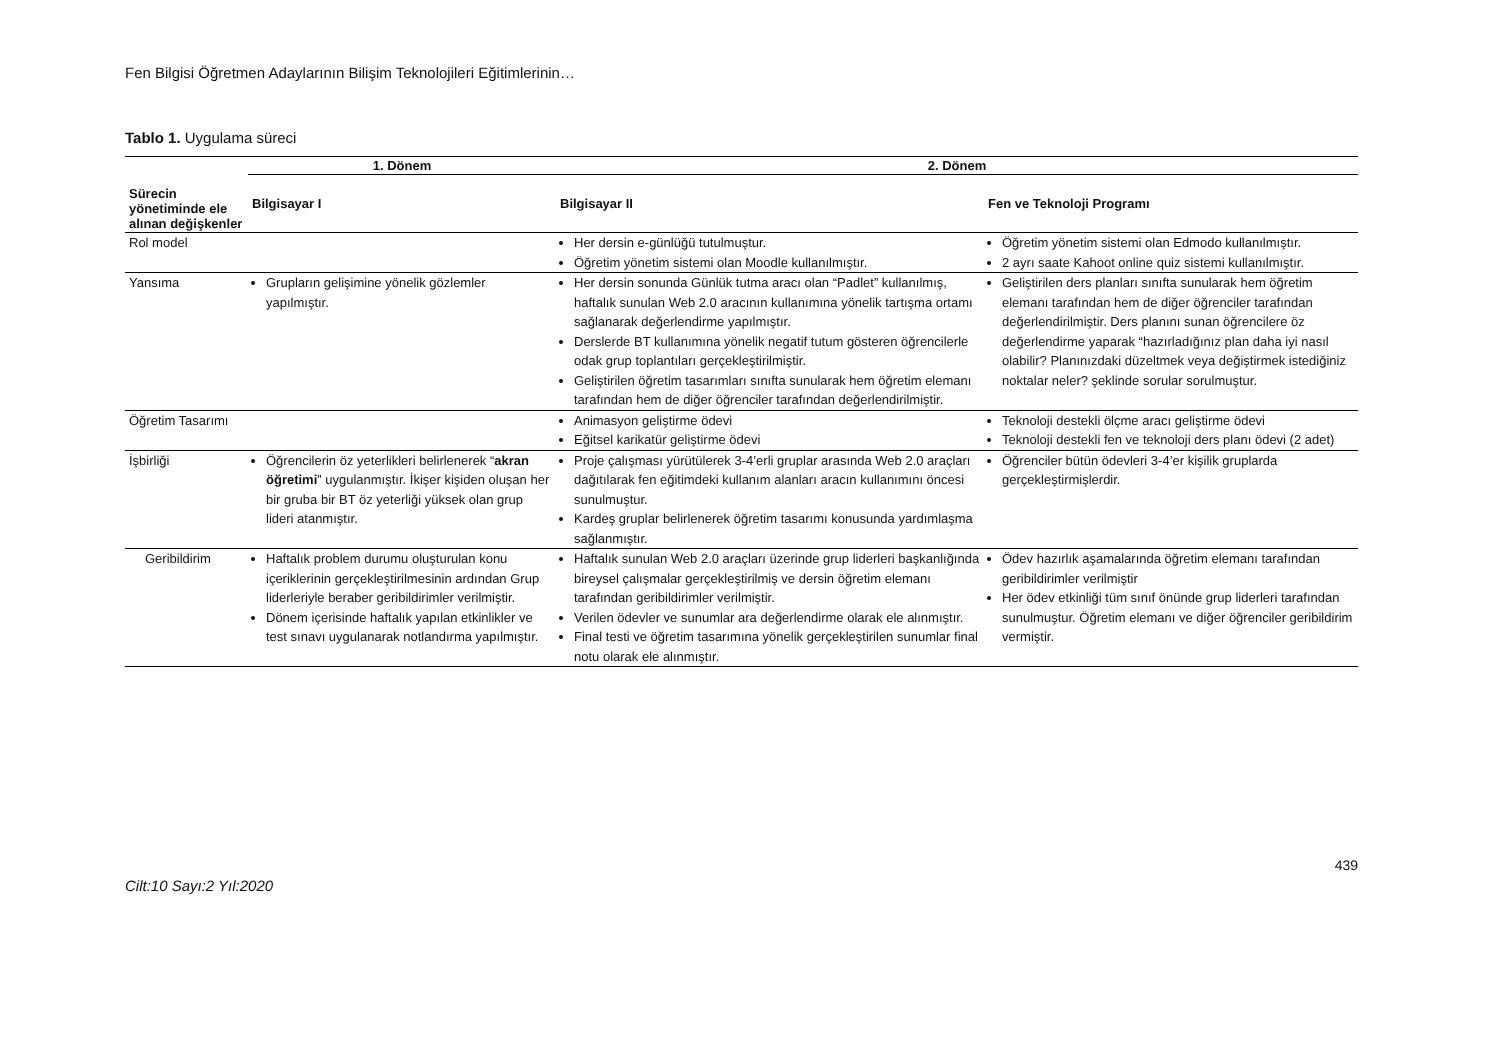Fen Bilgisi Öğretmen Adaylarının Bilişim Teknolojileri Eğitimlerinin…
Tablo 1. Uygulama süreci
| Sürecin yönetiminde ele alınan değişkenler | 1. Dönem | 2. Dönem | |
| --- | --- | --- | --- |
| | Bilgisayar I | Bilgisayar II | Fen ve Teknoloji Programı |
| Rol model | | Her dersin e-günlüğü tutulmuştur. Öğretim yönetim sistemi olan Moodle kullanılmıştır. | Öğretim yönetim sistemi olan Edmodo kullanılmıştır. 2 ayrı saate Kahoot online quiz sistemi kullanılmıştır. |
| Yansıma | Grupların gelişimine yönelik gözlemler yapılmıştır. | Her dersin sonunda Günlük tutma aracı olan “Padlet” kullanılmış, haftalık sunulan Web 2.0 aracının kullanımına yönelik tartışma ortamı sağlanarak değerlendirme yapılmıştır. Derslerde BT kullanımına yönelik negatif tutum gösteren öğrencilerle odak grup toplantıları gerçekleştirilmiştir. Geliştirilen öğretim tasarımları sınıfta sunularak hem öğretim elemanı tarafından hem de diğer öğrenciler tarafından değerlendirilmiştir. | Geliştirilen ders planları sınıfta sunularak hem öğretim elemanı tarafından hem de diğer öğrenciler tarafından değerlendirilmiştir. Ders planını sunan öğrencilere öz değerlendirme yaparak “hazırladığınız plan daha iyi nasıl olabilir? Planınızdaki düzeltmek veya değiştirmek istediğiniz noktalar neler? şeklinde sorular sorulmuştur. |
| Öğretim Tasarımı | | Animasyon geliştirme ödevi Eğitsel karikatür geliştirme ödevi | Teknoloji destekli ölçme aracı geliştirme ödevi Teknoloji destekli fen ve teknoloji ders planı ödevi (2 adet) |
| İşbirliği | Öğrencilerin öz yeterlikleri belirlenerek “ akran öğretimi ” uygulanmıştır. İkişer kişiden oluşan her bir gruba bir BT öz yeterliği yüksek olan grup lideri atanmıştır. | Proje çalışması yürütülerek 3-4’erli gruplar arasında Web 2.0 araçları dağıtılarak fen eğitimdeki kullanım alanları aracın kullanımını öncesi sunulmuştur. Kardeş gruplar belirlenerek öğretim tasarımı konusunda yardımlaşma sağlanmıştır. | Öğrenciler bütün ödevleri 3-4’er kişilik gruplarda gerçekleştirmişlerdir. |
| Geribildirim | Haftalık problem durumu oluşturulan konu içeriklerinin gerçekleştirilmesinin ardından Grup liderleriyle beraber geribildirimler verilmiştir. Dönem içerisinde haftalık yapılan etkinlikler ve test sınavı uygulanarak notlandırma yapılmıştır. | Haftalık sunulan Web 2.0 araçları üzerinde grup liderleri başkanlığında bireysel çalışmalar gerçekleştirilmiş ve dersin öğretim elemanı tarafından geribildirimler verilmiştir. Verilen ödevler ve sunumlar ara değerlendirme olarak ele alınmıştır. Final testi ve öğretim tasarımına yönelik gerçekleştirilen sunumlar final notu olarak ele alınmıştır. | Ödev hazırlık aşamalarında öğretim elemanı tarafından geribildirimler verilmiştir Her ödev etkinliği tüm sınıf önünde grup liderleri tarafından sunulmuştur. Öğretim elemanı ve diğer öğrenciler geribildirim vermiştir. |
Cilt:10 Sayı:2 Yıl:2020 439